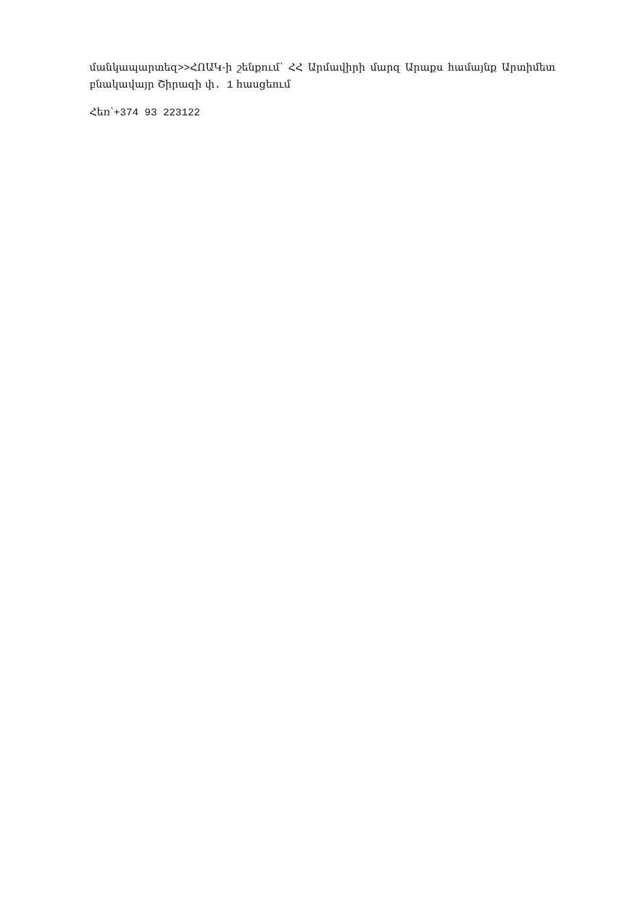մանկապարտեզ>>ՀՈԱԿ-ի շենքում՝ ՀՀ Արմավիրի մարզ Արաքս համայնք Արտիմետ բնակավայր Շիրազի փ. 1 հասցեում
Հեռ՝+374 93 223122